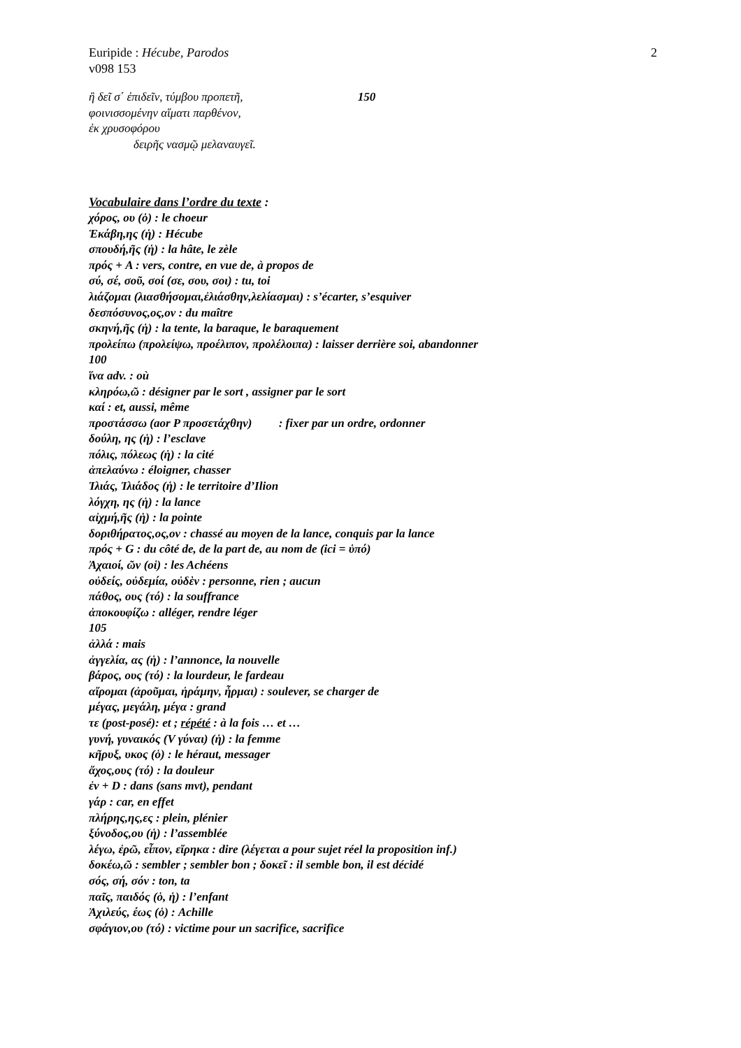2 Euripide : Hécube, Parodos
v098 153
ἢ δεῖ σ΄ ἐπιδεῖν, τύμβου προπετῆ, 150
φοινισσομένην αἵματι παρθένον,
ἐκ χρυσοφόρου
δειρῆς νασμῷ μελαναυγεῖ.
Vocabulaire dans l’ordre du texte :
χόρος, ου (ὁ) : le choeur
Ἑκάβη,ης (ἡ) : Hécube
σπουδή,ῆς (ἡ) : la hâte, le zèle
πρός + A : vers, contre, en vue de, à propos de
σύ, σέ, σοῦ, σοί (σε, σου, σοι) : tu, toi
λιάζομαι (λιασθήσομαι,ἐλιάσθην,λελίασμαι) : s’écarter, s’esquiver
δεσπόσυνος,ος,ον : du maître
σκηνή,ῆς (ἡ) : la tente, la baraque, le baraquement
προλείπω (προλείψω, προέλιπον, προλέλοιπα) : laisser derrière soi, abandonner
100
ἵνα adv. : où
κληρόω,ῶ : désigner par le sort , assigner par le sort
καί : et, aussi, même
προστάσσω (aor P προσετάχθην) : fixer par un ordre, ordonner
δούλη, ης (ἡ) : l’esclave
πόλις, πόλεως (ἡ) : la cité
ἀπελαύνω : éloigner, chasser
Ἰλιάς, Ἰλιάδος (ἡ) : le territoire d’Ilion
λόγχη, ης (ἡ) : la lance
αἰχμή,ῆς (ἡ) : la pointe
δοριθήρατος,ος,ον : chassé au moyen de la lance, conquis par la lance
πρός + G : du côté de, de la part de, au nom de (ici = ὑπό)
Ἀχαιοί, ῶν (οἱ) : les Achéens
οὐδείς, οὐδεμία, οὐδὲν : personne, rien ; aucun
πάθος, ους (τό) : la souffrance
ἀποκουφίζω : alléger, rendre léger
105
ἀλλά : mais
ἀγγελία, ας (ἡ) : l’annonce, la nouvelle
βάρος, ους (τό) : la lourdeur, le fardeau
αἴρομαι (ἀροῦμαι, ἠράμην, ἦρμαι) : soulever, se charger de
μέγας, μεγάλη, μέγα : grand
τε (post-posé): et ; répété : à la fois … et …
γυνή, γυναικός (V γύναι) (ἡ) : la femme
κῆρυξ, υκος (ὁ) : le héraut, messager
ἄχος,ους (τό) : la douleur
ἐν + D : dans (sans mvt), pendant
γάρ : car, en effet
πλήρης,ης,ες : plein, plénier
ξύνοδος,ου (ἡ) : l’assemblée
λέγω, ἐρῶ, εἶπον, εἴρηκα : dire (λέγεται a pour sujet réel la proposition inf.)
δοκέω,ῶ : sembler ; sembler bon ; δοκεῖ : il semble bon, il est décidé
σός, σή, σόν : ton, ta
παῖς, παιδός (ὁ, ἡ) : l’enfant
Ἀχιλεύς, έως (ὁ) : Achille
σφάγιον,ου (τό) : victime pour un sacrifice, sacrifice